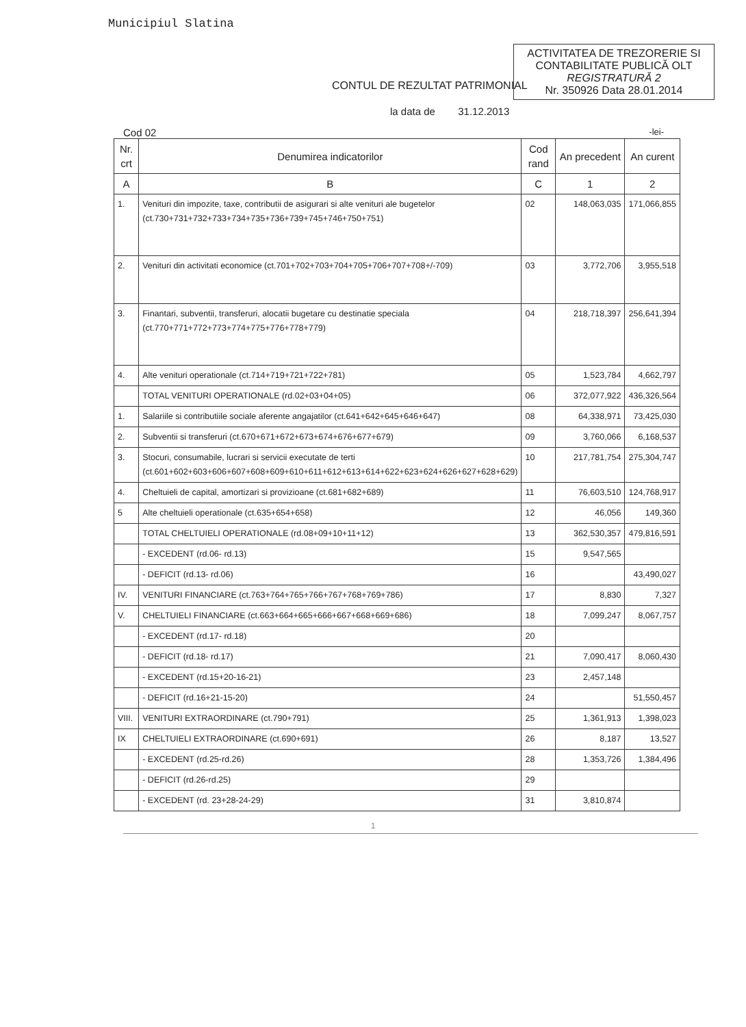Municipiul Slatina
ACTIVITATEA DE TREZORERIE SI CONTABILITATE PUBLICĂ OLT
REGISTRATURĂ 2
Nr. 350926 Data 28.01.2014
CONTUL DE REZULTAT PATRIMONIAL
la data de 31.12.2013
Cod 02 -lei-
| Nr. crt | Denumirea indicatorilor | Cod rand | An precedent | An curent |
| --- | --- | --- | --- | --- |
| A | B | C | 1 | 2 |
| 1. | Venituri din impozite, taxe, contributii de asigurari si alte venituri ale bugetelor (ct.730+731+732+733+734+735+736+739+745+746+750+751) | 02 | 148,063,035 | 171,066,855 |
| 2. | Venituri din activitati economice (ct.701+702+703+704+705+706+707+708+/-709) | 03 | 3,772,706 | 3,955,518 |
| 3. | Finantari, subventii, transferuri, alocatii bugetare cu destinatie speciala (ct.770+771+772+773+774+775+776+778+779) | 04 | 218,718,397 | 256,641,394 |
| 4. | Alte venituri operationale (ct.714+719+721+722+781) | 05 | 1,523,784 | 4,662,797 |
| | TOTAL VENITURI OPERATIONALE (rd.02+03+04+05) | 06 | 372,077,922 | 436,326,564 |
| 1. | Salariile si contributiile sociale aferente angajatilor (ct.641+642+645+646+647) | 08 | 64,338,971 | 73,425,030 |
| 2. | Subventii si transferuri (ct.670+671+672+673+674+676+677+679) | 09 | 3,760,066 | 6,168,537 |
| 3. | Stocuri, consumabile, lucrari si servicii executate de terti (ct.601+602+603+606+607+608+609+610+611+612+613+614+622+623+624+626+627+628+629) | 10 | 217,781,754 | 275,304,747 |
| 4. | Cheltuieli de capital, amortizari si provizioane (ct.681+682+689) | 11 | 76,603,510 | 124,768,917 |
| 5 | Alte cheltuieli operationale (ct.635+654+658) | 12 | 46,056 | 149,360 |
| | TOTAL CHELTUIELI OPERATIONALE (rd.08+09+10+11+12) | 13 | 362,530,357 | 479,816,591 |
| | - EXCEDENT (rd.06- rd.13) | 15 | 9,547,565 | |
| | - DEFICIT (rd.13- rd.06) | 16 | | 43,490,027 |
| IV. | VENITURI FINANCIARE (ct.763+764+765+766+767+768+769+786) | 17 | 8,830 | 7,327 |
| V. | CHELTUIELI FINANCIARE (ct.663+664+665+666+667+668+669+686) | 18 | 7,099,247 | 8,067,757 |
| | - EXCEDENT (rd.17- rd.18) | 20 | | |
| | - DEFICIT (rd.18- rd.17) | 21 | 7,090,417 | 8,060,430 |
| | - EXCEDENT (rd.15+20-16-21) | 23 | 2,457,148 | |
| | - DEFICIT (rd.16+21-15-20) | 24 | | 51,550,457 |
| VIII. | VENITURI EXTRAORDINARE (ct.790+791) | 25 | 1,361,913 | 1,398,023 |
| IX | CHELTUIELI EXTRAORDINARE (ct.690+691) | 26 | 8,187 | 13,527 |
| | - EXCEDENT (rd.25-rd.26) | 28 | 1,353,726 | 1,384,496 |
| | - DEFICIT (rd.26-rd.25) | 29 | | |
| | - EXCEDENT (rd. 23+28-24-29) | 31 | 3,810,874 | |
1